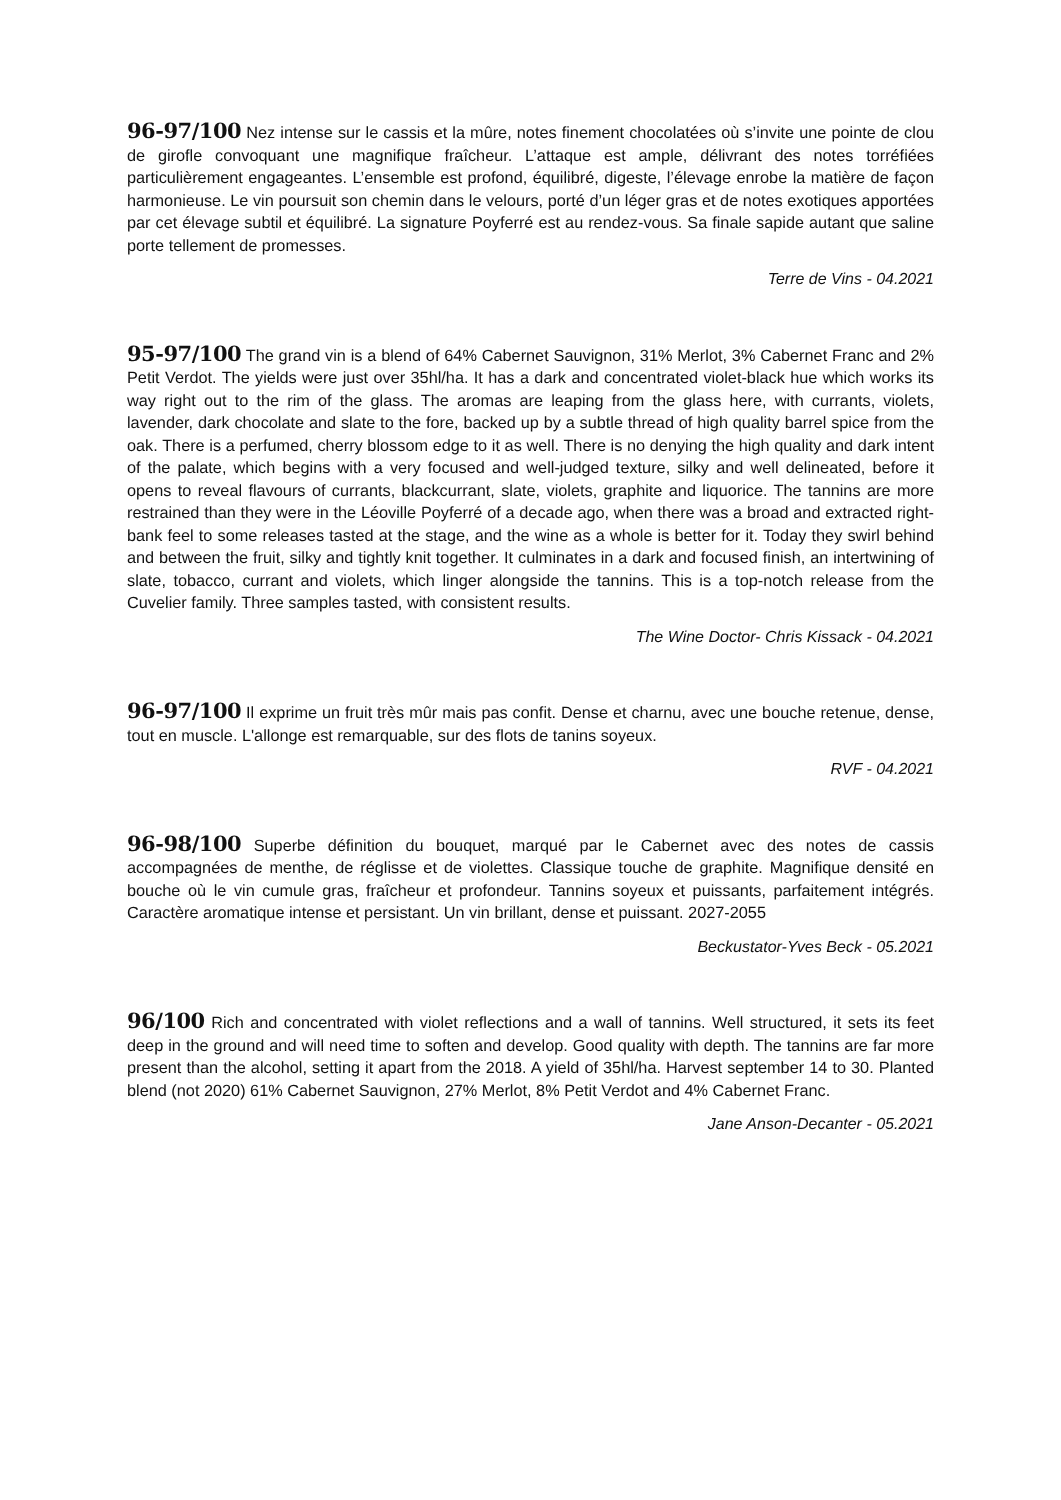96-97/100 Nez intense sur le cassis et la mûre, notes finement chocolatées où s’invite une pointe de clou de girofle convoquant une magnifique fraîcheur. L’attaque est ample, délivrant des notes torréfiées particulièrement engageantes. L’ensemble est profond, équilibré, digeste, l’élevage enrobe la matière de façon harmonieuse. Le vin poursuit son chemin dans le velours, porté d’un léger gras et de notes exotiques apportées par cet élevage subtil et équilibré. La signature Poyferré est au rendez-vous. Sa finale sapide autant que saline porte tellement de promesses.
Terre de Vins - 04.2021
95-97/100 The grand vin is a blend of 64% Cabernet Sauvignon, 31% Merlot, 3% Cabernet Franc and 2% Petit Verdot. The yields were just over 35hl/ha. It has a dark and concentrated violet-black hue which works its way right out to the rim of the glass. The aromas are leaping from the glass here, with currants, violets, lavender, dark chocolate and slate to the fore, backed up by a subtle thread of high quality barrel spice from the oak. There is a perfumed, cherry blossom edge to it as well. There is no denying the high quality and dark intent of the palate, which begins with a very focused and well-judged texture, silky and well delineated, before it opens to reveal flavours of currants, blackcurrant, slate, violets, graphite and liquorice. The tannins are more restrained than they were in the Léoville Poyferré of a decade ago, when there was a broad and extracted right-bank feel to some releases tasted at the stage, and the wine as a whole is better for it. Today they swirl behind and between the fruit, silky and tightly knit together. It culminates in a dark and focused finish, an intertwining of slate, tobacco, currant and violets, which linger alongside the tannins. This is a top-notch release from the Cuvelier family. Three samples tasted, with consistent results.
The Wine Doctor- Chris Kissack - 04.2021
96-97/100 Il exprime un fruit très mûr mais pas confit. Dense et charnu, avec une bouche retenue, dense, tout en muscle. L'allonge est remarquable, sur des flots de tanins soyeux.
RVF - 04.2021
96-98/100 Superbe définition du bouquet, marqué par le Cabernet avec des notes de cassis accompagnées de menthe, de réglisse et de violettes. Classique touche de graphite. Magnifique densité en bouche où le vin cumule gras, fraîcheur et profondeur. Tannins soyeux et puissants, parfaitement intégrés. Caractère aromatique intense et persistant. Un vin brillant, dense et puissant. 2027-2055
Beckustator-Yves Beck - 05.2021
96/100 Rich and concentrated with violet reflections and a wall of tannins. Well structured, it sets its feet deep in the ground and will need time to soften and develop. Good quality with depth. The tannins are far more present than the alcohol, setting it apart from the 2018. A yield of 35hl/ha. Harvest september 14 to 30. Planted blend (not 2020) 61% Cabernet Sauvignon, 27% Merlot, 8% Petit Verdot and 4% Cabernet Franc.
Jane Anson-Decanter - 05.2021